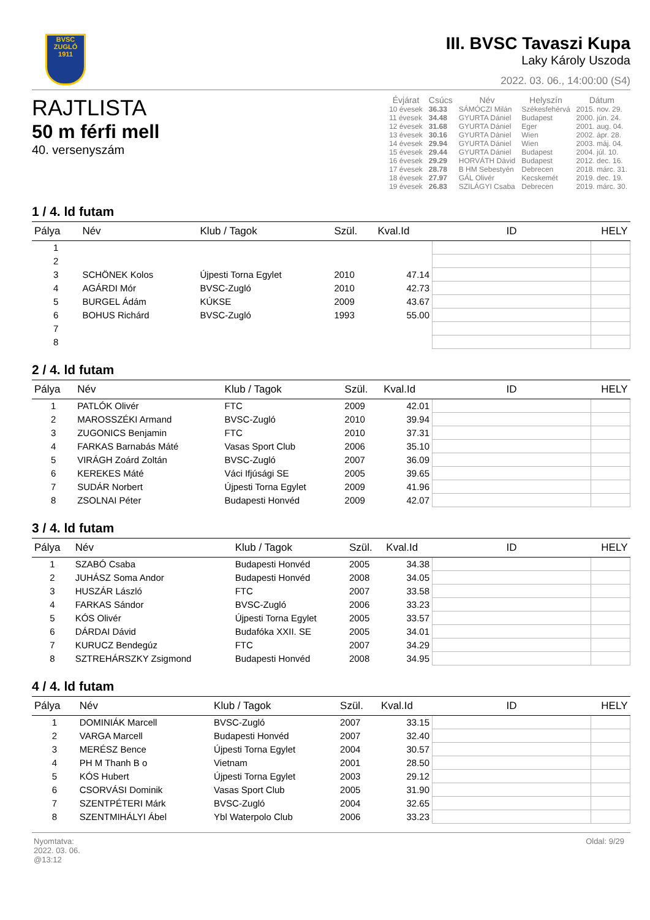BVSC
ZUGLÓ
1911
III. BVSC Tavaszi Kupa
Laky Károly Uszoda
2022. 03. 06., 14:00:00 (S4)
RAJTLISTA
50 m férfi mell
40. versenyszám
| Évjárat | Csúcs | Név | Helyszín | Dátum |
| --- | --- | --- | --- | --- |
| 10 évesek | 36.33 | SÁMÓCZI Milán | Székesfehérvá | 2015. nov. 29. |
| 11 évesek | 34.48 | GYURTA Dániel | Budapest | 2000. jún. 24. |
| 12 évesek | 31.68 | GYURTA Dániel | Eger | 2001. aug. 04. |
| 13 évesek | 30.16 | GYURTA Dániel | Wien | 2002. ápr. 28. |
| 14 évesek | 29.94 | GYURTA Dániel | Wien | 2003. máj. 04. |
| 15 évesek | 29.44 | GYURTA Dániel | Budapest | 2004. júl. 10. |
| 16 évesek | 29.29 | HORVÁTH Dávid | Budapest | 2012. dec. 16. |
| 17 évesek | 28.78 | B HM Sebestyén | Debrecen | 2018. márc. 31. |
| 18 évesek | 27.97 | GÁL Olivér | Kecskemét | 2019. dec. 19. |
| 19 évesek | 26.83 | SZILÁGYI Csaba | Debrecen | 2019. márc. 30. |
1 / 4. ld futam
| Pálya | Név | Klub / Tagok | Szül. | Kval.Id | ID | HELY |
| --- | --- | --- | --- | --- | --- | --- |
| 1 | | | | | | |
| 2 | | | | | | |
| 3 | SCHÖNEK Kolos | Újpesti Torna Egylet | 2010 | 47.14 | | |
| 4 | AGÁRDI Mór | BVSC-Zugló | 2010 | 42.73 | | |
| 5 | BURGEL Ádám | KÚKSE | 2009 | 43.67 | | |
| 6 | BOHUS Richárd | BVSC-Zugló | 1993 | 55.00 | | |
| 7 | | | | | | |
| 8 | | | | | | |
2 / 4. ld futam
| Pálya | Név | Klub / Tagok | Szül. | Kval.Id | ID | HELY |
| --- | --- | --- | --- | --- | --- | --- |
| 1 | PATLÓK Olivér | FTC | 2009 | 42.01 | | |
| 2 | MAROSSZÉKI Armand | BVSC-Zugló | 2010 | 39.94 | | |
| 3 | ZUGONICS Benjamin | FTC | 2010 | 37.31 | | |
| 4 | FARKAS Barnabás Máté | Vasas Sport Club | 2006 | 35.10 | | |
| 5 | VIRÁGH Zoárd Zoltán | BVSC-Zugló | 2007 | 36.09 | | |
| 6 | KEREKES Máté | Váci Ifjúsági SE | 2005 | 39.65 | | |
| 7 | SUDÁR Norbert | Újpesti Torna Egylet | 2009 | 41.96 | | |
| 8 | ZSOLNAI Péter | Budapesti Honvéd | 2009 | 42.07 | | |
3 / 4. ld futam
| Pálya | Név | Klub / Tagok | Szül. | Kval.Id | ID | HELY |
| --- | --- | --- | --- | --- | --- | --- |
| 1 | SZABÓ Csaba | Budapesti Honvéd | 2005 | 34.38 | | |
| 2 | JUHÁSZ Soma Andor | Budapesti Honvéd | 2008 | 34.05 | | |
| 3 | HUSZÁR László | FTC | 2007 | 33.58 | | |
| 4 | FARKAS Sándor | BVSC-Zugló | 2006 | 33.23 | | |
| 5 | KÓS Olivér | Újpesti Torna Egylet | 2005 | 33.57 | | |
| 6 | DÁRDAI Dávid | Budafóka XXII. SE | 2005 | 34.01 | | |
| 7 | KURUCZ Bendegúz | FTC | 2007 | 34.29 | | |
| 8 | SZTREHÁRSZKY Zsigmond | Budapesti Honvéd | 2008 | 34.95 | | |
4 / 4. ld futam
| Pálya | Név | Klub / Tagok | Szül. | Kval.Id | ID | HELY |
| --- | --- | --- | --- | --- | --- | --- |
| 1 | DOMINIÁK Marcell | BVSC-Zugló | 2007 | 33.15 | | |
| 2 | VARGA Marcell | Budapesti Honvéd | 2007 | 32.40 | | |
| 3 | MERÉSZ Bence | Újpesti Torna Egylet | 2004 | 30.57 | | |
| 4 | PH M Thanh B o | Vietnam | 2001 | 28.50 | | |
| 5 | KÓS Hubert | Újpesti Torna Egylet | 2003 | 29.12 | | |
| 6 | CSORVÁSI Dominik | Vasas Sport Club | 2005 | 31.90 | | |
| 7 | SZENTPÉTERI Márk | BVSC-Zugló | 2004 | 32.65 | | |
| 8 | SZENTMIHÁLYI Ábel | Ybl Waterpolo Club | 2006 | 33.23 | | |
Nyomtatva:
2022. 03. 06.
@13:12
Oldal: 9/29